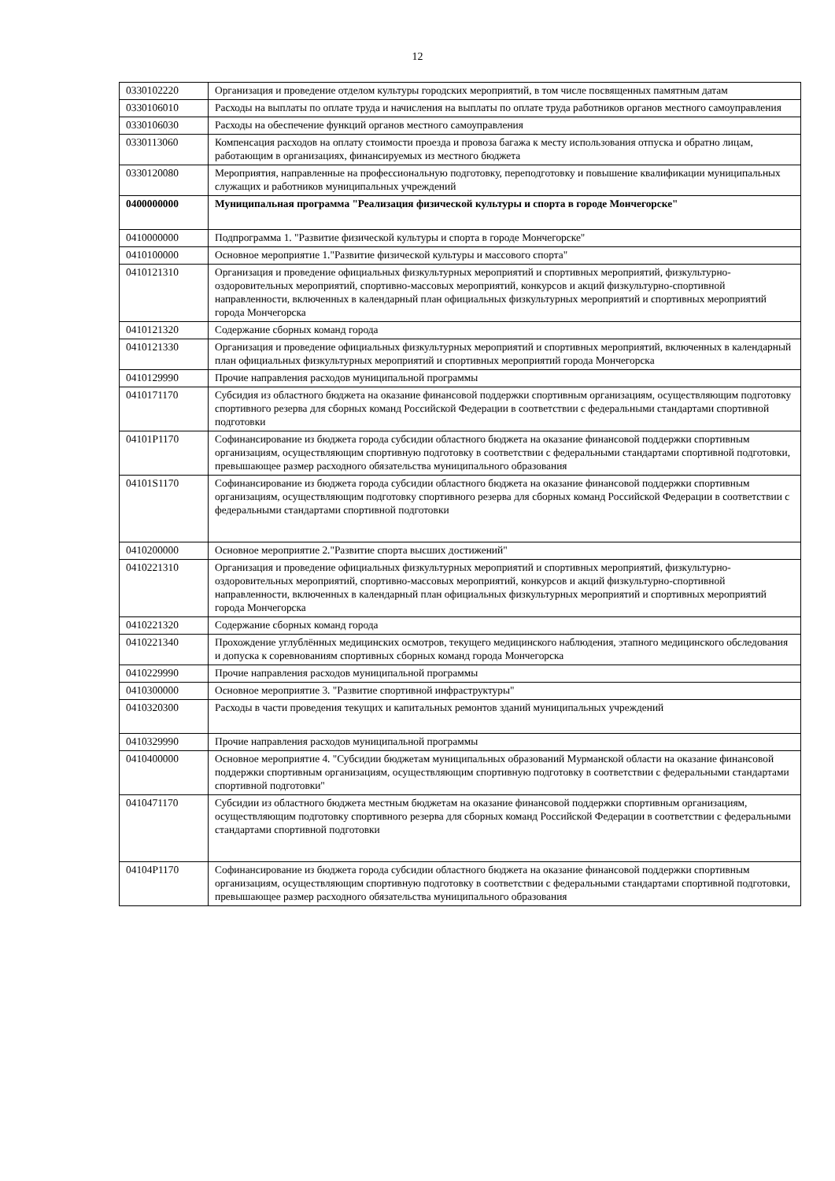12
| 0330102220 | Организация и проведение отделом культуры городских мероприятий, в том числе посвященных памятным датам |
| 0330106010 | Расходы на выплаты по оплате труда и начисления на выплаты по оплате труда работников органов местного самоуправления |
| 0330106030 | Расходы на обеспечение функций органов местного самоуправления |
| 0330113060 | Компенсация расходов на оплату стоимости проезда и провоза багажа к месту использования отпуска и обратно лицам, работающим в организациях, финансируемых из местного бюджета |
| 0330120080 | Мероприятия, направленные на профессиональную подготовку, переподготовку и повышение квалификации муниципальных служащих и работников муниципальных учреждений |
| 0400000000 | Муниципальная программа "Реализация физической культуры и спорта в городе Мончегорске" |
| 0410000000 | Подпрограмма 1. "Развитие физической культуры и спорта в городе Мончегорске" |
| 0410100000 | Основное мероприятие 1."Развитие физической культуры и массового спорта" |
| 0410121310 | Организация и проведение официальных физкультурных мероприятий и спортивных мероприятий, физкультурно-оздоровительных мероприятий, спортивно-массовых мероприятий, конкурсов и акций физкультурно-спортивной направленности, включенных в календарный план официальных физкультурных мероприятий и спортивных мероприятий города Мончегорска |
| 0410121320 | Содержание сборных команд города |
| 0410121330 | Организация и проведение официальных физкультурных мероприятий и спортивных мероприятий, включенных в календарный план официальных физкультурных мероприятий и спортивных мероприятий города Мончегорска |
| 0410129990 | Прочие направления расходов муниципальной программы |
| 0410171170 | Субсидия из областного бюджета на оказание финансовой поддержки спортивным организациям, осуществляющим подготовку спортивного резерва для сборных команд Российской Федерации в соответствии с федеральными стандартами спортивной подготовки |
| 04101P1170 | Софинансирование из бюджета города субсидии областного бюджета на оказание финансовой поддержки спортивным организациям, осуществляющим спортивную подготовку в соответствии с федеральными стандартами спортивной подготовки, превышающее размер расходного обязательства муниципального образования |
| 04101S1170 | Софинансирование из бюджета города субсидии областного бюджета на оказание финансовой поддержки спортивным организациям, осуществляющим подготовку спортивного резерва для сборных команд Российской Федерации в соответствии с федеральными стандартами спортивной подготовки |
| 0410200000 | Основное мероприятие 2."Развитие спорта высших достижений" |
| 0410221310 | Организация и проведение официальных физкультурных мероприятий и спортивных мероприятий, физкультурно-оздоровительных мероприятий, спортивно-массовых мероприятий, конкурсов и акций физкультурно-спортивной направленности, включенных в календарный план официальных физкультурных мероприятий и спортивных мероприятий города Мончегорска |
| 0410221320 | Содержание сборных команд города |
| 0410221340 | Прохождение углублённых медицинских осмотров, текущего медицинского наблюдения, этапного медицинского обследования и допуска к соревнованиям спортивных сборных команд города Мончегорска |
| 0410229990 | Прочие направления расходов муниципальной программы |
| 0410300000 | Основное мероприятие 3. "Развитие спортивной инфраструктуры" |
| 0410320300 | Расходы в части проведения текущих и капитальных ремонтов зданий муниципальных учреждений |
| 0410329990 | Прочие направления расходов муниципальной программы |
| 0410400000 | Основное мероприятие 4. "Субсидии бюджетам муниципальных образований Мурманской области на оказание финансовой поддержки спортивным организациям, осуществляющим спортивную подготовку в соответствии с федеральными стандартами спортивной подготовки" |
| 0410471170 | Субсидии из областного бюджета местным бюджетам на оказание финансовой поддержки спортивным организациям, осуществляющим подготовку спортивного резерва для сборных команд Российской Федерации в соответствии с федеральными стандартами спортивной подготовки |
| 04104P1170 | Софинансирование из бюджета города субсидии областного бюджета на оказание финансовой поддержки спортивным организациям, осуществляющим спортивную подготовку в соответствии с федеральными стандартами спортивной подготовки, превышающее размер расходного обязательства муниципального образования |